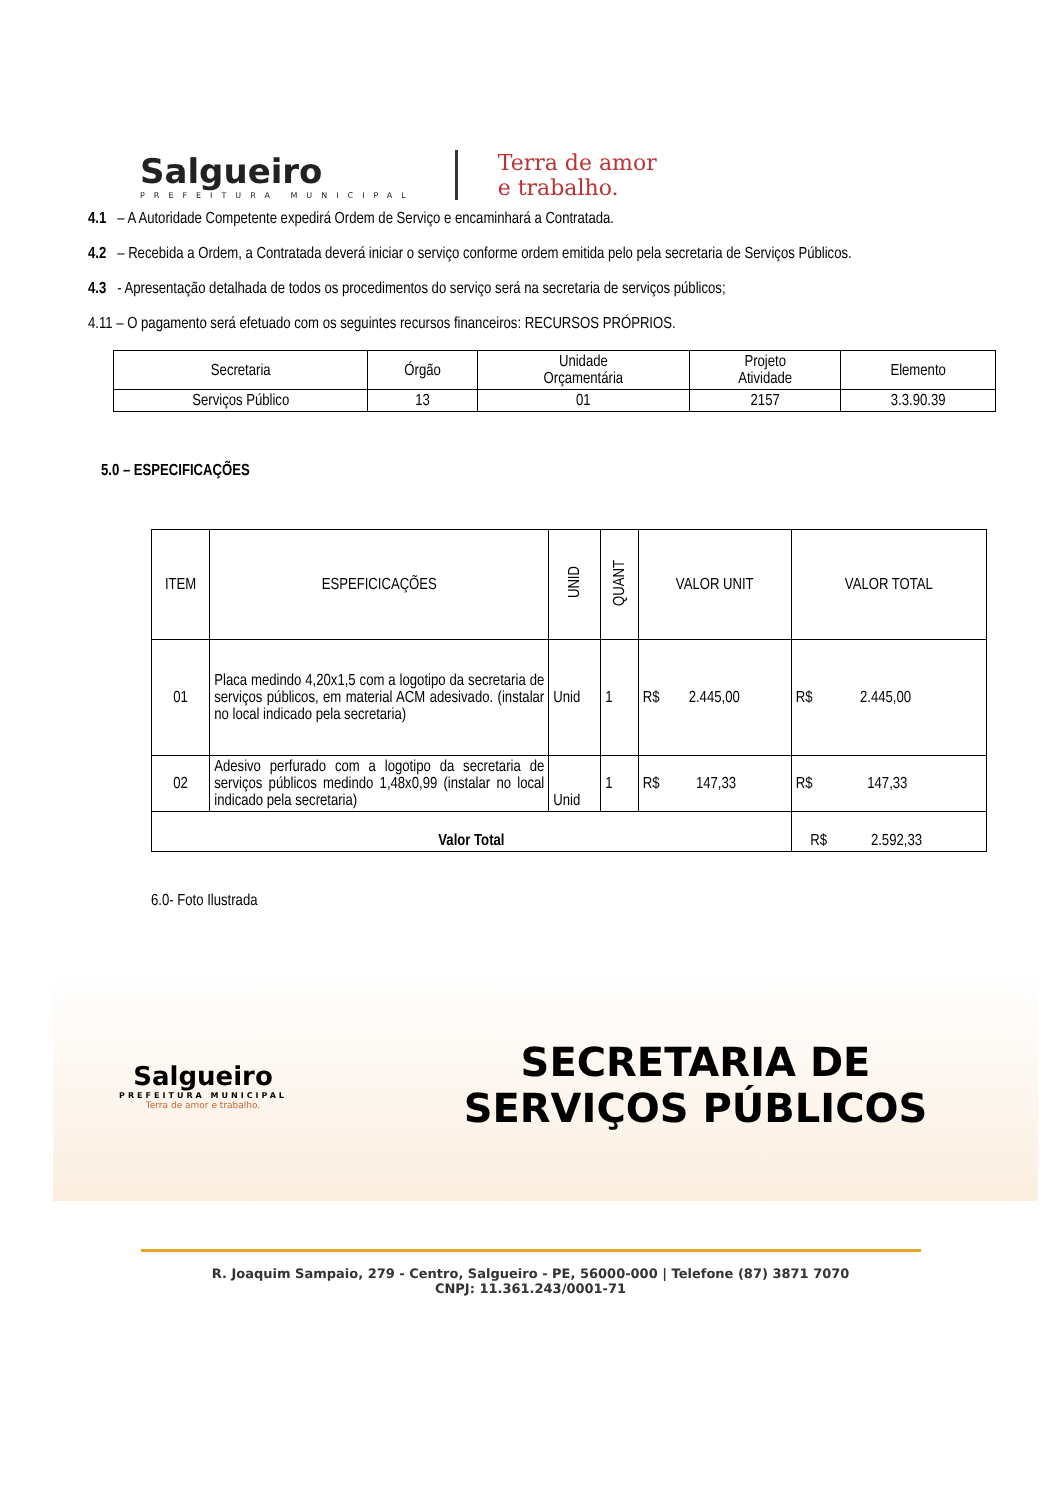Salgueiro
PREFEITURA MUNICIPAL
Terra de amor
e trabalho.
4.1 – A Autoridade Competente expedirá Ordem de Serviço e encaminhará a Contratada.
4.2 – Recebida a Ordem, a Contratada deverá iniciar o serviço conforme ordem emitida pelo pela secretaria de Serviços Públicos.
4.3 - Apresentação detalhada de todos os procedimentos do serviço será na secretaria de serviços públicos;
4.11 – O pagamento será efetuado com os seguintes recursos financeiros: RECURSOS PRÓPRIOS.
| Secretaria | Órgão | Unidade Orçamentária | Projeto Atividade | Elemento |
| --- | --- | --- | --- | --- |
| Serviços Público | 13 | 01 | 2157 | 3.3.90.39 |
5.0 – ESPECIFICAÇÕES
| ITEM | ESPEFICICAÇÕES | UNID | QUANT | VALOR UNIT | VALOR TOTAL |
| --- | --- | --- | --- | --- | --- |
| 01 | Placa medindo 4,20x1,5 com a logotipo da secretaria de serviços públicos, em material ACM adesivado. (instalar no local indicado pela secretaria) | Unid | 1 | R$ 2.445,00 | R$ 2.445,00 |
| 02 | Adesivo perfurado com a logotipo da secretaria de serviços públicos medindo 1,48x0,99 (instalar no local indicado pela secretaria) | Unid | 1 | R$ 147,33 | R$ 147,33 |
| Valor Total | | | | | R$ 2.592,33 |
6.0- Foto Ilustrada
Salgueiro
PREFEITURA MUNICIPAL
Terra de amor e trabalho.
SECRETARIA DE
SERVIÇOS PÚBLICOS
R. Joaquim Sampaio, 279 - Centro, Salgueiro - PE, 56000-000 | Telefone (87) 3871 7070
CNPJ: 11.361.243/0001-71